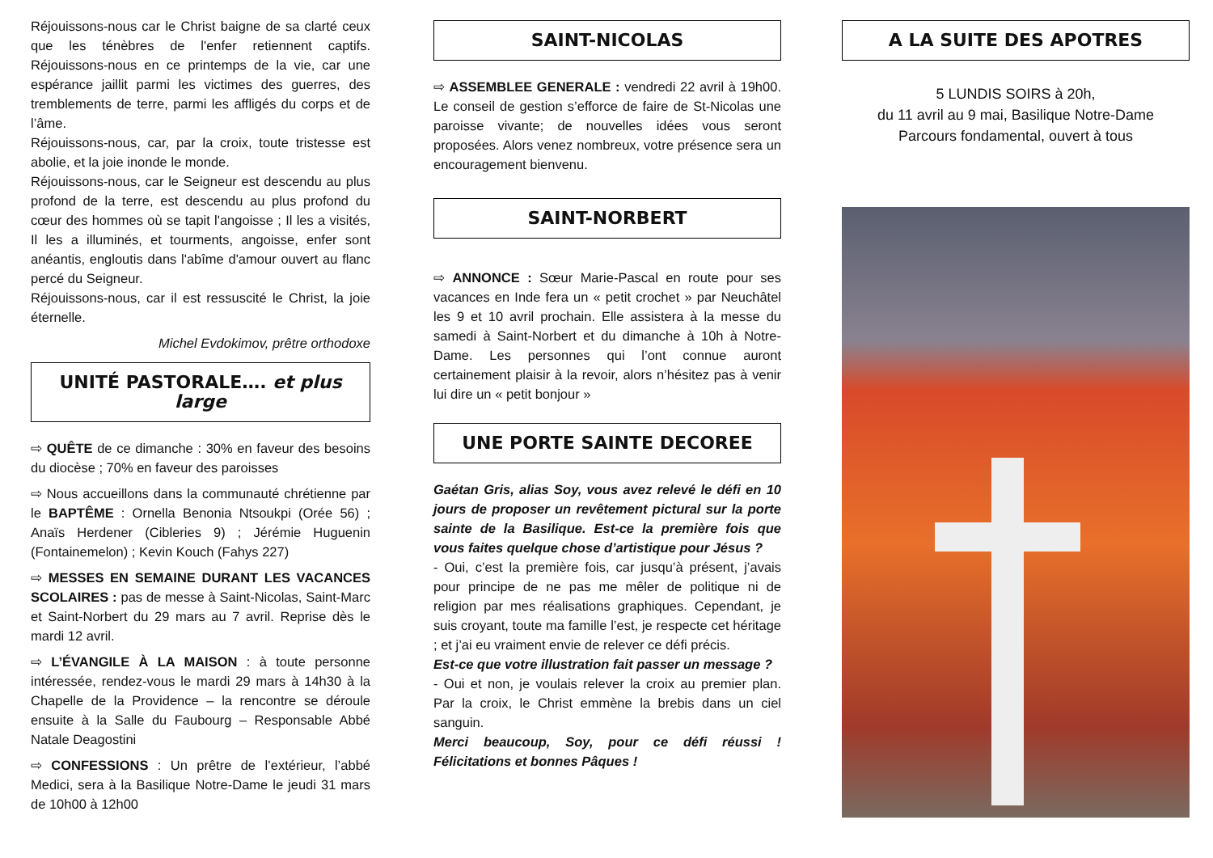Réjouissons-nous car le Christ baigne de sa clarté ceux que les ténèbres de l'enfer retiennent captifs. Réjouissons-nous en ce printemps de la vie, car une espérance jaillit parmi les victimes des guerres, des tremblements de terre, parmi les affligés du corps et de l’âme.
Réjouissons-nous, car, par la croix, toute tristesse est abolie, et la joie inonde le monde.
Réjouissons-nous, car le Seigneur est descendu au plus profond de la terre, est descendu au plus profond du cœur des hommes où se tapit l'angoisse ; Il les a visités, Il les a illuminés, et tourments, angoisse, enfer sont anéantis, engloutis dans l'abîme d'amour ouvert au flanc percé du Seigneur.
Réjouissons-nous, car il est ressuscité le Christ, la joie éternelle.
Michel Evdokimov, prêtre orthodoxe
UNITÉ PASTORALE…. et plus large
⇨ QUÊTE de ce dimanche : 30% en faveur des besoins du diocèse ; 70% en faveur des paroisses
⇨ Nous accueillons dans la communauté chrétienne par le BAPTÊME : Ornella Benonia Ntsoukpi (Orée 56) ; Anaïs Herdener (Cibleries 9) ; Jérémie Huguenin (Fontainemelon) ; Kevin Kouch (Fahys 227)
⇨ MESSES EN SEMAINE DURANT LES VACANCES SCOLAIRES : pas de messe à Saint-Nicolas, Saint-Marc et Saint-Norbert du 29 mars au 7 avril. Reprise dès le mardi 12 avril.
⇨ L’ÉVANGILE À LA MAISON : à toute personne intéressée, rendez-vous le mardi 29 mars à 14h30 à la Chapelle de la Providence – la rencontre se déroule ensuite à la Salle du Faubourg – Responsable Abbé Natale Deagostini
⇨ CONFESSIONS : Un prêtre de l’extérieur, l’abbé Medici, sera à la Basilique Notre-Dame le jeudi 31 mars de 10h00 à 12h00
SAINT-NICOLAS
⇨ ASSEMBLEE GENERALE : vendredi 22 avril à 19h00. Le conseil de gestion s’efforce de faire de St-Nicolas une paroisse vivante; de nouvelles idées vous seront proposées. Alors venez nombreux, votre présence sera un encouragement bienvenu.
SAINT-NORBERT
⇨ ANNONCE : Sœur Marie-Pascal en route pour ses vacances en Inde fera un « petit crochet » par Neuchâtel les 9 et 10 avril prochain. Elle assistera à la messe du samedi à Saint-Norbert et du dimanche à 10h à Notre-Dame. Les personnes qui l’ont connue auront certainement plaisir à la revoir, alors n’hésitez pas à venir lui dire un « petit bonjour »
UNE PORTE SAINTE DECOREE
Gaétan Gris, alias Soy, vous avez relevé le défi en 10 jours de proposer un revêtement pictural sur la porte sainte de la Basilique. Est-ce la première fois que vous faites quelque chose d’artistique pour Jésus ?
- Oui, c’est la première fois, car jusqu’à présent, j’avais pour principe de ne pas me mêler de politique ni de religion par mes réalisations graphiques. Cependant, je suis croyant, toute ma famille l’est, je respecte cet héritage ; et j’ai eu vraiment envie de relever ce défi précis.
Est-ce que votre illustration fait passer un message ?
- Oui et non, je voulais relever la croix au premier plan. Par la croix, le Christ emmène la brebis dans un ciel sanguin.
Merci beaucoup, Soy, pour ce défi réussi ! Félicitations et bonnes Pâques !
A LA SUITE DES APOTRES
5 LUNDIS SOIRS à 20h,
du 11 avril au 9 mai, Basilique Notre-Dame
Parcours fondamental, ouvert à tous